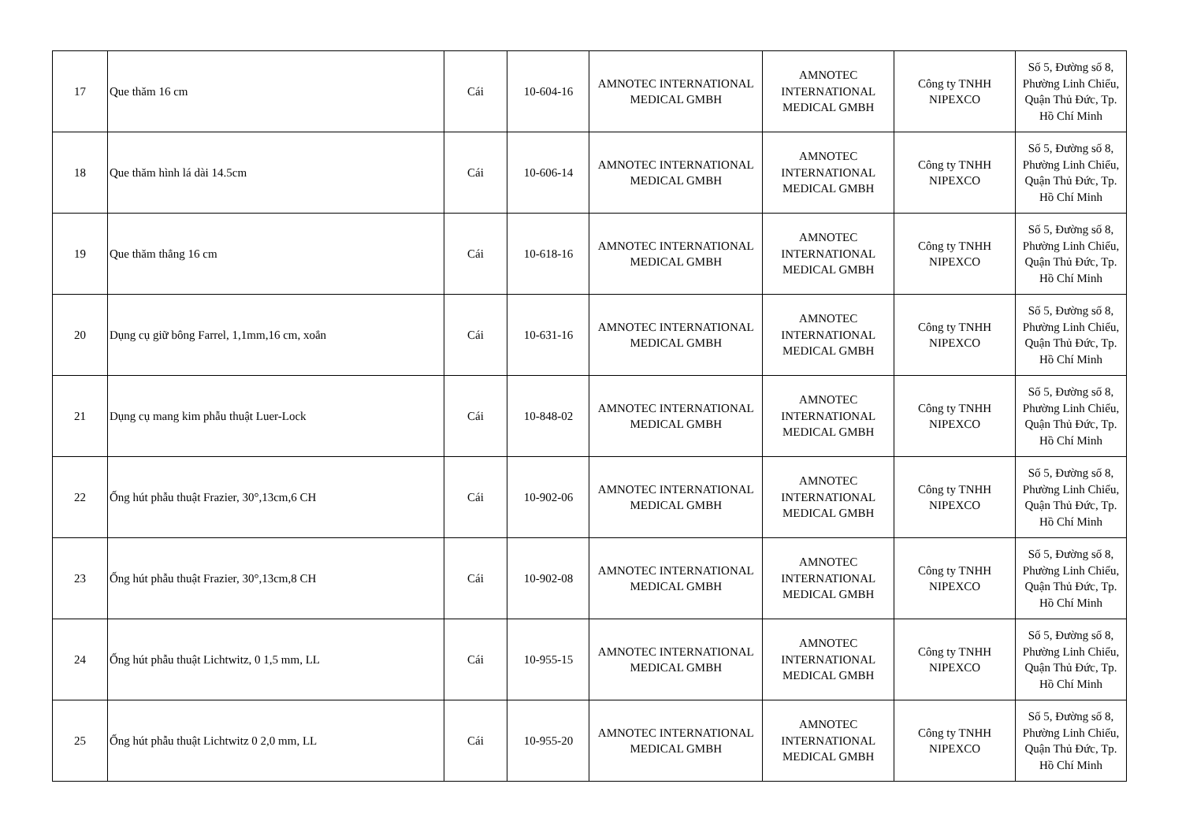| 17 | Que thăm 16 cm | Cái | 10-604-16 | AMNOTEC INTERNATIONAL MEDICAL GMBH | AMNOTEC INTERNATIONAL MEDICAL GMBH | Công ty TNHH NIPEXCO | Số 5, Đường số 8, Phường Linh Chiểu, Quận Thủ Đức, Tp. Hồ Chí Minh |
| 18 | Que thăm hình lá dài 14.5cm | Cái | 10-606-14 | AMNOTEC INTERNATIONAL MEDICAL GMBH | AMNOTEC INTERNATIONAL MEDICAL GMBH | Công ty TNHH NIPEXCO | Số 5, Đường số 8, Phường Linh Chiểu, Quận Thủ Đức, Tp. Hồ Chí Minh |
| 19 | Que thăm thẳng 16 cm | Cái | 10-618-16 | AMNOTEC INTERNATIONAL MEDICAL GMBH | AMNOTEC INTERNATIONAL MEDICAL GMBH | Công ty TNHH NIPEXCO | Số 5, Đường số 8, Phường Linh Chiểu, Quận Thủ Đức, Tp. Hồ Chí Minh |
| 20 | Dụng cụ giữ bông Farrel, 1,1mm,16 cm, xoắn | Cái | 10-631-16 | AMNOTEC INTERNATIONAL MEDICAL GMBH | AMNOTEC INTERNATIONAL MEDICAL GMBH | Công ty TNHH NIPEXCO | Số 5, Đường số 8, Phường Linh Chiểu, Quận Thủ Đức, Tp. Hồ Chí Minh |
| 21 | Dụng cụ mang kim phẫu thuật Luer-Lock | Cái | 10-848-02 | AMNOTEC INTERNATIONAL MEDICAL GMBH | AMNOTEC INTERNATIONAL MEDICAL GMBH | Công ty TNHH NIPEXCO | Số 5, Đường số 8, Phường Linh Chiểu, Quận Thủ Đức, Tp. Hồ Chí Minh |
| 22 | Ống hút phẫu thuật Frazier, 30°,13cm,6 CH | Cái | 10-902-06 | AMNOTEC INTERNATIONAL MEDICAL GMBH | AMNOTEC INTERNATIONAL MEDICAL GMBH | Công ty TNHH NIPEXCO | Số 5, Đường số 8, Phường Linh Chiểu, Quận Thủ Đức, Tp. Hồ Chí Minh |
| 23 | Ống hút phẫu thuật Frazier, 30°,13cm,8 CH | Cái | 10-902-08 | AMNOTEC INTERNATIONAL MEDICAL GMBH | AMNOTEC INTERNATIONAL MEDICAL GMBH | Công ty TNHH NIPEXCO | Số 5, Đường số 8, Phường Linh Chiểu, Quận Thủ Đức, Tp. Hồ Chí Minh |
| 24 | Ống hút phẫu thuật Lichtwitz, 0 1,5 mm, LL | Cái | 10-955-15 | AMNOTEC INTERNATIONAL MEDICAL GMBH | AMNOTEC INTERNATIONAL MEDICAL GMBH | Công ty TNHH NIPEXCO | Số 5, Đường số 8, Phường Linh Chiểu, Quận Thủ Đức, Tp. Hồ Chí Minh |
| 25 | Ống hút phẫu thuật Lichtwitz 0 2,0 mm, LL | Cái | 10-955-20 | AMNOTEC INTERNATIONAL MEDICAL GMBH | AMNOTEC INTERNATIONAL MEDICAL GMBH | Công ty TNHH NIPEXCO | Số 5, Đường số 8, Phường Linh Chiểu, Quận Thủ Đức, Tp. Hồ Chí Minh |